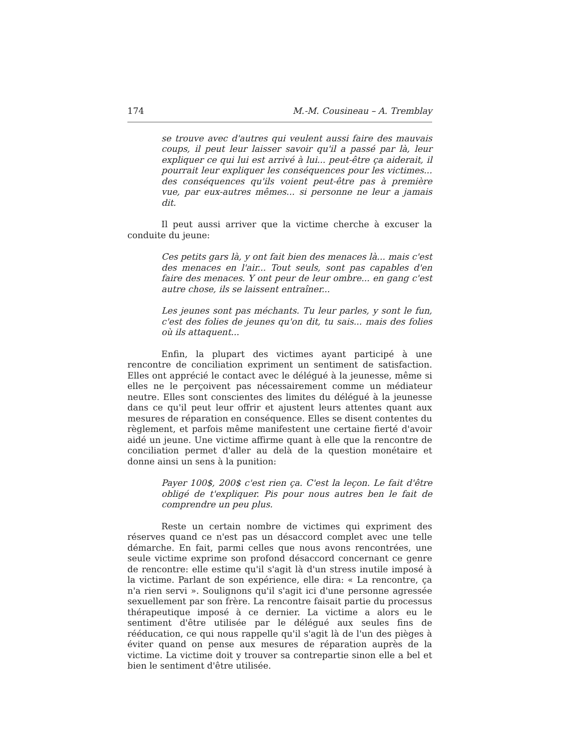174 M.-M. Cousineau – A. Tremblay
se trouve avec d'autres qui veulent aussi faire des mauvais coups, il peut leur laisser savoir qu'il a passé par là, leur expliquer ce qui lui est arrivé à lui... peut-être ça aiderait, il pourrait leur expliquer les conséquences pour les victimes... des conséquences qu'ils voient peut-être pas à première vue, par eux-autres mêmes... si personne ne leur a jamais dit.
Il peut aussi arriver que la victime cherche à excuser la conduite du jeune:
Ces petits gars là, y ont fait bien des menaces là... mais c'est des menaces en l'air... Tout seuls, sont pas capables d'en faire des menaces. Y ont peur de leur ombre... en gang c'est autre chose, ils se laissent entraîner...
Les jeunes sont pas méchants. Tu leur parles, y sont le fun, c'est des folies de jeunes qu'on dit, tu sais... mais des folies où ils attaquent...
Enfin, la plupart des victimes ayant participé à une rencontre de conciliation expriment un sentiment de satisfaction. Elles ont apprécié le contact avec le délégué à la jeunesse, même si elles ne le perçoivent pas nécessairement comme un médiateur neutre. Elles sont conscientes des limites du délégué à la jeunesse dans ce qu'il peut leur offrir et ajustent leurs attentes quant aux mesures de réparation en conséquence. Elles se disent contentes du règlement, et parfois même manifestent une certaine fierté d'avoir aidé un jeune. Une victime affirme quant à elle que la rencontre de conciliation permet d'aller au delà de la question monétaire et donne ainsi un sens à la punition:
Payer 100$, 200$ c'est rien ça. C'est la leçon. Le fait d'être obligé de t'expliquer. Pis pour nous autres ben le fait de comprendre un peu plus.
Reste un certain nombre de victimes qui expriment des réserves quand ce n'est pas un désaccord complet avec une telle démarche. En fait, parmi celles que nous avons rencontrées, une seule victime exprime son profond désaccord concernant ce genre de rencontre: elle estime qu'il s'agit là d'un stress inutile imposé à la victime. Parlant de son expérience, elle dira: « La rencontre, ça n'a rien servi ». Soulignons qu'il s'agit ici d'une personne agressée sexuellement par son frère. La rencontre faisait partie du processus thérapeutique imposé à ce dernier. La victime a alors eu le sentiment d'être utilisée par le délégué aux seules fins de rééducation, ce qui nous rappelle qu'il s'agit là de l'un des pièges à éviter quand on pense aux mesures de réparation auprès de la victime. La victime doit y trouver sa contrepartie sinon elle a bel et bien le sentiment d'être utilisée.